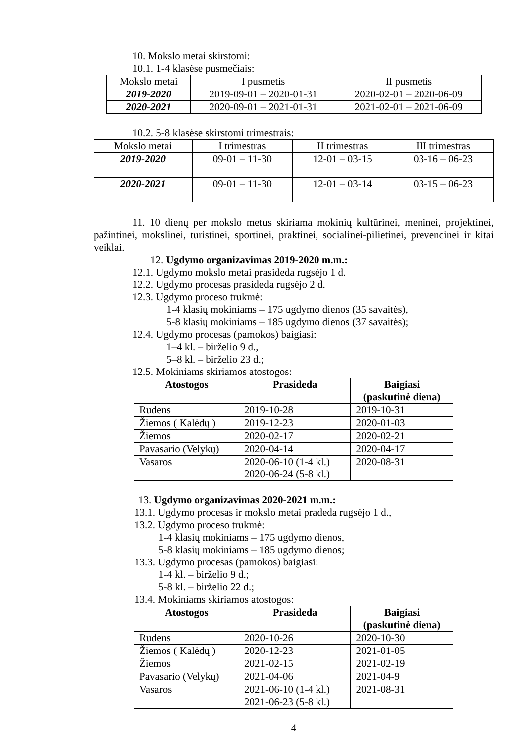10. Mokslo metai skirstomi:
10.1. 1-4 klasėse pusmečiais:
| Mokslo metai | I pusmetis | II pusmetis |
| --- | --- | --- |
| 2019-2020 | 2019-09-01 – 2020-01-31 | 2020-02-01 – 2020-06-09 |
| 2020-2021 | 2020-09-01 – 2021-01-31 | 2021-02-01 – 2021-06-09 |
10.2. 5-8 klasėse skirstomi trimestrais:
| Mokslo metai | I trimestras | II trimestras | III trimestras |
| --- | --- | --- | --- |
| 2019-2020 | 09-01 – 11-30 | 12-01 – 03-15 | 03-16 – 06-23 |
| 2020-2021 | 09-01 – 11-30 | 12-01 – 03-14 | 03-15 – 06-23 |
11. 10 dienų per mokslo metus skiriama mokinių kultūrinei, meninei, projektinei, pažintinei, mokslinei, turistinei, sportinei, praktinei, socialinei-pilietinei, prevencinei ir kitai veiklai.
12. Ugdymo organizavimas 2019-2020 m.m.:
12.1. Ugdymo mokslo metai prasideda rugsėjo 1 d.
12.2. Ugdymo procesas prasideda rugsėjo 2 d.
12.3. Ugdymo proceso trukmė:
1-4 klasių mokiniams – 175 ugdymo dienos (35 savaitės),
5-8 klasių mokiniams – 185 ugdymo dienos (37 savaitės);
12.4. Ugdymo procesas (pamokos) baigiasi:
1–4 kl. – birželio 9 d.,
5–8 kl. – birželio 23 d.;
12.5. Mokiniams skiriamos atostogos:
| Atostogos | Prasideda | Baigiasi (paskutinė diena) |
| --- | --- | --- |
| Rudens | 2019-10-28 | 2019-10-31 |
| Žiemos ( Kalėdų ) | 2019-12-23 | 2020-01-03 |
| Žiemos | 2020-02-17 | 2020-02-21 |
| Pavasario (Velykų) | 2020-04-14 | 2020-04-17 |
| Vasaros | 2020-06-10 (1-4 kl.) 2020-06-24 (5-8 kl.) | 2020-08-31 |
13. Ugdymo organizavimas 2020-2021 m.m.:
13.1. Ugdymo procesas ir mokslo metai pradeda rugsėjo 1 d.,
13.2. Ugdymo proceso trukmė:
1-4 klasių mokiniams – 175 ugdymo dienos,
5-8 klasių mokiniams – 185 ugdymo dienos;
13.3. Ugdymo procesas (pamokos) baigiasi:
1-4 kl. – birželio 9 d.;
5-8 kl. – birželio 22 d.;
13.4. Mokiniams skiriamos atostogos:
| Atostogos | Prasideda | Baigiasi (paskutinė diena) |
| --- | --- | --- |
| Rudens | 2020-10-26 | 2020-10-30 |
| Žiemos ( Kalėdų ) | 2020-12-23 | 2021-01-05 |
| Žiemos | 2021-02-15 | 2021-02-19 |
| Pavasario (Velykų) | 2021-04-06 | 2021-04-9 |
| Vasaros | 2021-06-10 (1-4 kl.) 2021-06-23 (5-8 kl.) | 2021-08-31 |
4